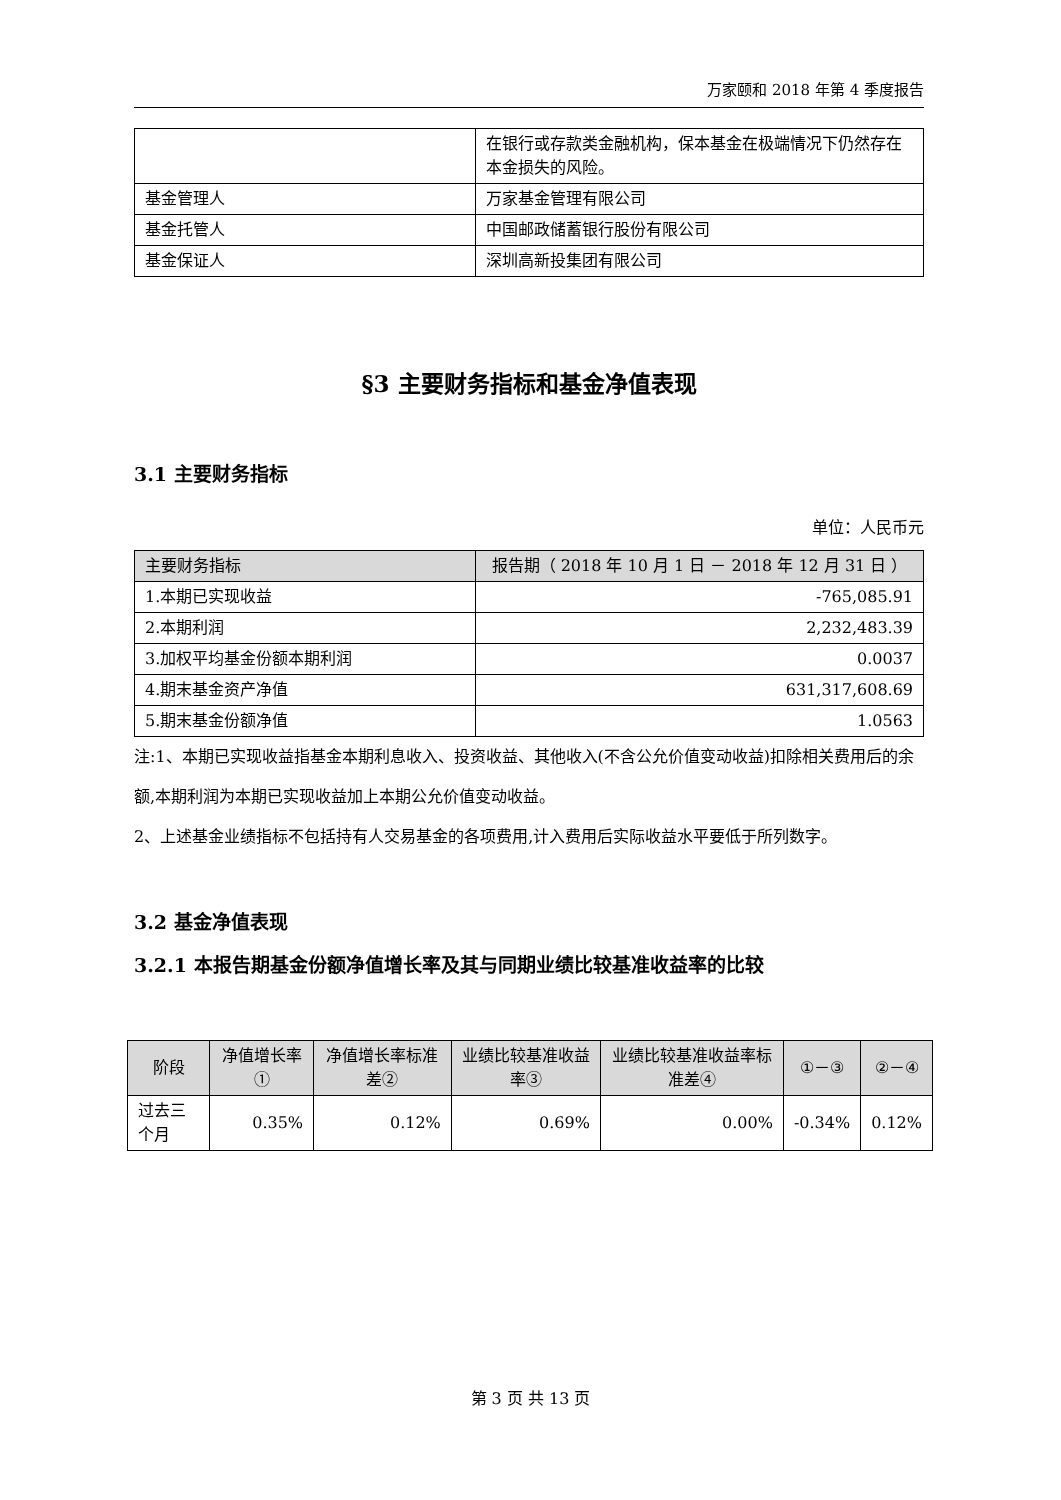万家颐和 2018 年第 4 季度报告
| | 在银行或存款类金融机构，保本基金在极端情况下仍然存在本金损失的风险。 |
| 基金管理人 | 万家基金管理有限公司 |
| 基金托管人 | 中国邮政储蓄银行股份有限公司 |
| 基金保证人 | 深圳高新投集团有限公司 |
§3 主要财务指标和基金净值表现
3.1 主要财务指标
单位：人民币元
| 主要财务指标 | 报告期（ 2018 年 10 月 1 日 － 2018 年 12 月 31 日 ） |
| --- | --- |
| 1.本期已实现收益 | -765,085.91 |
| 2.本期利润 | 2,232,483.39 |
| 3.加权平均基金份额本期利润 | 0.0037 |
| 4.期末基金资产净值 | 631,317,608.69 |
| 5.期末基金份额净值 | 1.0563 |
注:1、本期已实现收益指基金本期利息收入、投资收益、其他收入(不含公允价值变动收益)扣除相关费用后的余额,本期利润为本期已实现收益加上本期公允价值变动收益。
2、上述基金业绩指标不包括持有人交易基金的各项费用,计入费用后实际收益水平要低于所列数字。
3.2 基金净值表现
3.2.1 本报告期基金份额净值增长率及其与同期业绩比较基准收益率的比较
| 阶段 | 净值增长率① | 净值增长率标准差② | 业绩比较基准收益率③ | 业绩比较基准收益率标准差④ | ①－③ | ②－④ |
| --- | --- | --- | --- | --- | --- | --- |
| 过去三个月 | 0.35% | 0.12% | 0.69% | 0.00% | -0.34% | 0.12% |
第 3 页 共 13 页